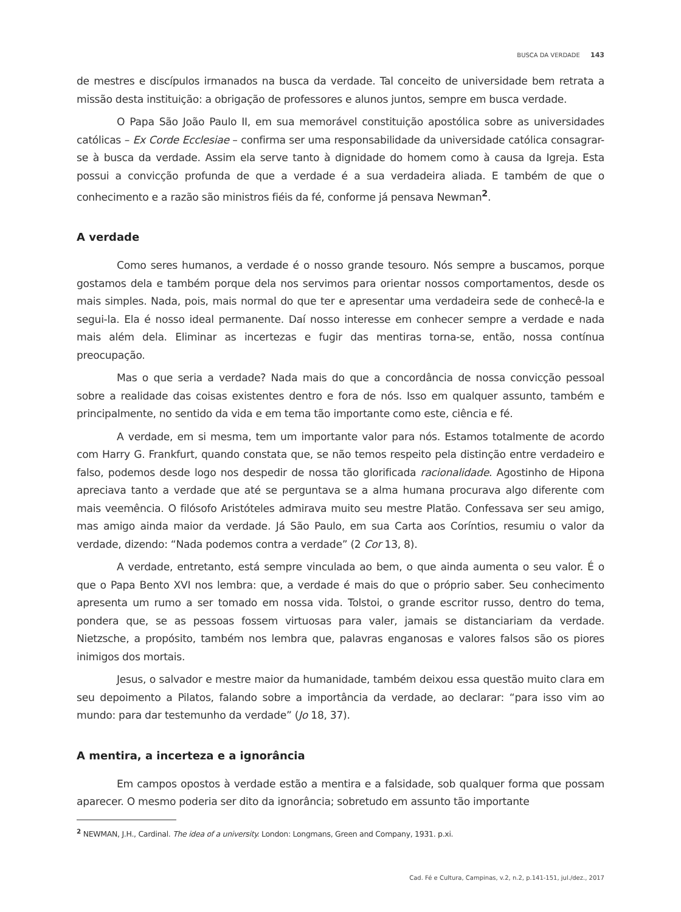BUSCA DA VERDADE 143
de mestres e discípulos irmanados na busca da verdade. Tal conceito de universidade bem retrata a missão desta instituição: a obrigação de professores e alunos juntos, sempre em busca verdade.
O Papa São João Paulo II, em sua memorável constituição apostólica sobre as universidades católicas – Ex Corde Ecclesiae – confirma ser uma responsabilidade da universidade católica consagrar-se à busca da verdade. Assim ela serve tanto à dignidade do homem como à causa da Igreja. Esta possui a convicção profunda de que a verdade é a sua verdadeira aliada. E também de que o conhecimento e a razão são ministros fiéis da fé, conforme já pensava Newman<sup>2</sup>.
A verdade
Como seres humanos, a verdade é o nosso grande tesouro. Nós sempre a buscamos, porque gostamos dela e também porque dela nos servimos para orientar nossos comportamentos, desde os mais simples. Nada, pois, mais normal do que ter e apresentar uma verdadeira sede de conhecê-la e segui-la. Ela é nosso ideal permanente. Daí nosso interesse em conhecer sempre a verdade e nada mais além dela. Eliminar as incertezas e fugir das mentiras torna-se, então, nossa contínua preocupação.
Mas o que seria a verdade? Nada mais do que a concordância de nossa convicção pessoal sobre a realidade das coisas existentes dentro e fora de nós. Isso em qualquer assunto, também e principalmente, no sentido da vida e em tema tão importante como este, ciência e fé.
A verdade, em si mesma, tem um importante valor para nós. Estamos totalmente de acordo com Harry G. Frankfurt, quando constata que, se não temos respeito pela distinção entre verdadeiro e falso, podemos desde logo nos despedir de nossa tão glorificada racionalidade. Agostinho de Hipona apreciava tanto a verdade que até se perguntava se a alma humana procurava algo diferente com mais veemência. O filósofo Aristóteles admirava muito seu mestre Platão. Confessava ser seu amigo, mas amigo ainda maior da verdade. Já São Paulo, em sua Carta aos Coríntios, resumiu o valor da verdade, dizendo: “Nada podemos contra a verdade” (2 Cor 13, 8).
A verdade, entretanto, está sempre vinculada ao bem, o que ainda aumenta o seu valor. É o que o Papa Bento XVI nos lembra: que, a verdade é mais do que o próprio saber. Seu conhecimento apresenta um rumo a ser tomado em nossa vida. Tolstoi, o grande escritor russo, dentro do tema, pondera que, se as pessoas fossem virtuosas para valer, jamais se distanciariam da verdade. Nietzsche, a propósito, também nos lembra que, palavras enganosas e valores falsos são os piores inimigos dos mortais.
Jesus, o salvador e mestre maior da humanidade, também deixou essa questão muito clara em seu depoimento a Pilatos, falando sobre a importância da verdade, ao declarar: “para isso vim ao mundo: para dar testemunho da verdade” (Jo 18, 37).
A mentira, a incerteza e a ignorância
Em campos opostos à verdade estão a mentira e a falsidade, sob qualquer forma que possam aparecer. O mesmo poderia ser dito da ignorância; sobretudo em assunto tão importante
<sup>2</sup> NEWMAN, J.H., Cardinal. The idea of a university. London: Longmans, Green and Company, 1931. p.xi.
Cad. Fé e Cultura, Campinas, v.2, n.2, p.141-151, jul./dez., 2017